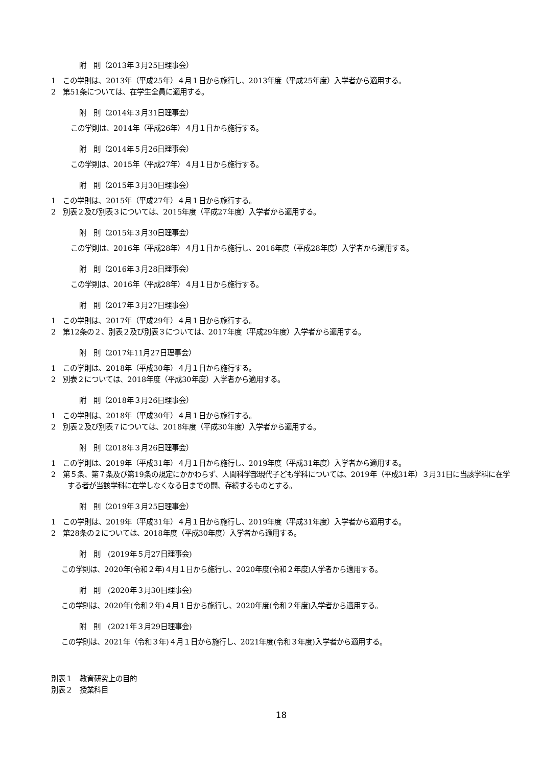附　則（2013年３月25日理事会）
1　この学則は、2013年（平成25年）４月１日から施行し、2013年度（平成25年度）入学者から適用する。
2　第51条については、在学生全員に適用する。
附　則（2014年３月31日理事会）
この学則は、2014年（平成26年）４月１日から施行する。
附　則（2014年５月26日理事会）
この学則は、2015年（平成27年）４月１日から施行する。
附　則（2015年３月30日理事会）
1　この学則は、2015年（平成27年）４月１日から施行する。
2　別表２及び別表３については、2015年度（平成27年度）入学者から適用する。
附　則（2015年３月30日理事会）
この学則は、2016年（平成28年）４月１日から施行し、2016年度（平成28年度）入学者から適用する。
附　則（2016年３月28日理事会）
この学則は、2016年（平成28年）４月１日から施行する。
附　則（2017年３月27日理事会）
1　この学則は、2017年（平成29年）４月１日から施行する。
2　第12条の２、別表２及び別表３については、2017年度（平成29年度）入学者から適用する。
附　則（2017年11月27日理事会）
1　この学則は、2018年（平成30年）４月１日から施行する。
2　別表２については、2018年度（平成30年度）入学者から適用する。
附　則（2018年３月26日理事会）
1　この学則は、2018年（平成30年）４月１日から施行する。
2　別表２及び別表７については、2018年度（平成30年度）入学者から適用する。
附　則（2018年３月26日理事会）
1　この学則は、2019年（平成31年）４月１日から施行し、2019年度（平成31年度）入学者から適用する。
2　第５条、第７条及び第19条の規定にかかわらず、人間科学部現代子ども学科については、2019年（平成31年）３月31日に当該学科に在学する者が当該学科に在学しなくなる日までの間、存続するものとする。
附　則（2019年３月25日理事会）
1　この学則は、2019年（平成31年）４月１日から施行し、2019年度（平成31年度）入学者から適用する。
2　第28条の２については、2018年度（平成30年度）入学者から適用する。
附　則　(2019年５月27日理事会)
この学則は、2020年(令和２年)４月１日から施行し、2020年度(令和２年度)入学者から適用する。
附　則　(2020年３月30日理事会)
この学則は、2020年(令和２年)４月１日から施行し、2020年度(令和２年度)入学者から適用する。
附　則　(2021年３月29日理事会)
この学則は、2021年（令和３年)４月１日から施行し、2021年度(令和３年度)入学者から適用する。
別表１　教育研究上の目的
別表２　授業科目
18